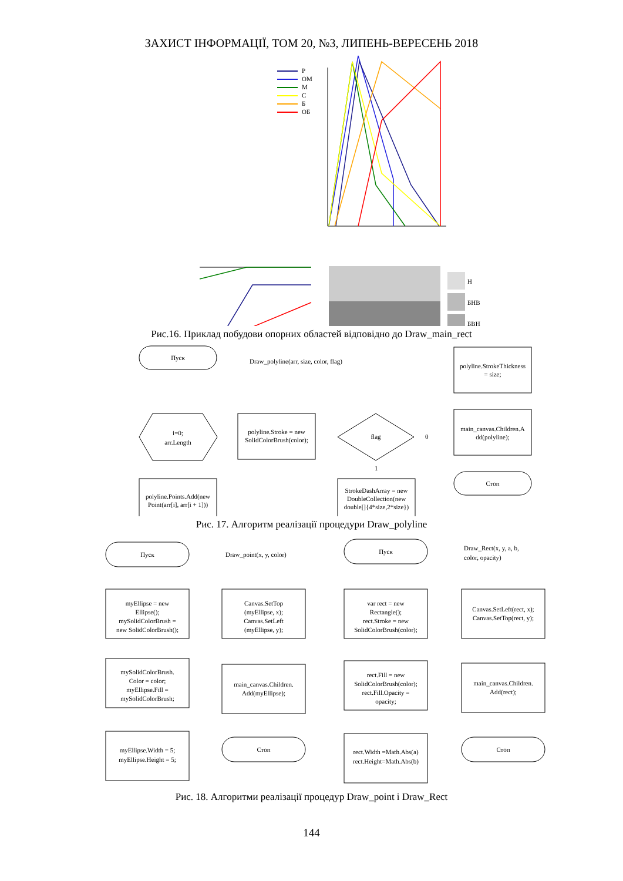ЗАХИСТ ІНФОРМАЦІЇ, ТОМ 20, №3, ЛИПЕНЬ-ВЕРЕСЕНЬ 2018
Р
ОМ
М
С
Б
ОБ
Н
БНВ
БВН
Рис.16. Приклад побудови опорних областей відповідно до Draw_main_rect
Пуск
Draw_polyline(arr, size, color, flag)
i=0;
arr.Length
polyline.Stroke = new
SolidColorBrush(color);
flag
0
1
polyline.StrokeThickness
= size;
main_canvas.Children.A
dd(polyline);
Стоп
polyline.Points.Add(new
Point(arr[i], arr[i + 1]))
StrokeDashArray = new
DoubleCollection(new
double[]{4*size,2*size})
Рис. 17. Алгоритм реалізації процедури Draw_polyline
Пуск
Draw_point(x, y, color)
myEllipse = new
Ellipse();
mySolidColorBrush =
new SolidColorBrush();
mySolidColorBrush.
Color = color;
myEllipse.Fill =
mySolidColorBrush;
myEllipse.Width = 5;
myEllipse.Height = 5;
Canvas.SetTop
(myEllipse, x);
Canvas.SetLeft
(myEllipse, y);
main_canvas.Children.
Add(myEllipse);
Стоп
Пуск
Draw_Rect(x, y, a, b,
color, opacity)
var rect = new
Rectangle();
rect.Stroke = new
SolidColorBrush(color);
rect.Fill = new
SolidColorBrush(color);
rect.Fill.Opacity =
opacity;
rect.Width =Math.Abs(a)
rect.Height=Math.Abs(b)
Canvas.SetLeft(rect, x);
Canvas.SetTop(rect, y);
main_canvas.Children.
Add(rect);
Стоп
Рис. 18. Алгоритми реалізації процедур Draw_point і Draw_Rect
144